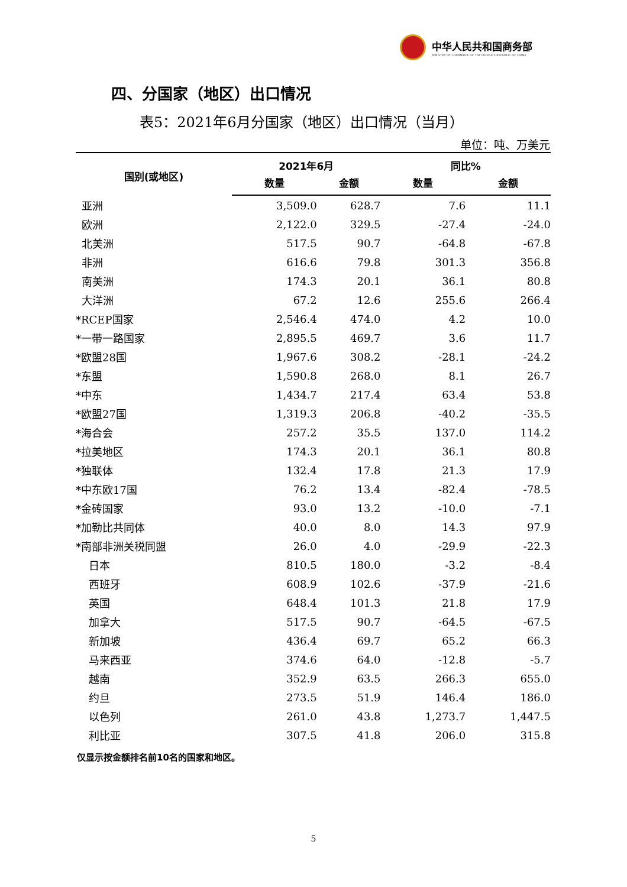中华人民共和国商务部
MINISTRY OF COMMERCE OF THE PEOPLE'S REPUBLIC OF CHINA
四、分国家（地区）出口情况
表5：2021年6月分国家（地区）出口情况（当月）
单位：吨、万美元
| 国别(或地区) | 2021年6月 | | 同比% | |
| --- | --- | --- | --- | --- |
| | 数量 | 金额 | 数量 | 金额 |
| 亚洲 | 3,509.0 | 628.7 | 7.6 | 11.1 |
| 欧洲 | 2,122.0 | 329.5 | -27.4 | -24.0 |
| 北美洲 | 517.5 | 90.7 | -64.8 | -67.8 |
| 非洲 | 616.6 | 79.8 | 301.3 | 356.8 |
| 南美洲 | 174.3 | 20.1 | 36.1 | 80.8 |
| 大洋洲 | 67.2 | 12.6 | 255.6 | 266.4 |
| *RCEP国家 | 2,546.4 | 474.0 | 4.2 | 10.0 |
| *一带一路国家 | 2,895.5 | 469.7 | 3.6 | 11.7 |
| *欧盟28国 | 1,967.6 | 308.2 | -28.1 | -24.2 |
| *东盟 | 1,590.8 | 268.0 | 8.1 | 26.7 |
| *中东 | 1,434.7 | 217.4 | 63.4 | 53.8 |
| *欧盟27国 | 1,319.3 | 206.8 | -40.2 | -35.5 |
| *海合会 | 257.2 | 35.5 | 137.0 | 114.2 |
| *拉美地区 | 174.3 | 20.1 | 36.1 | 80.8 |
| *独联体 | 132.4 | 17.8 | 21.3 | 17.9 |
| *中东欧17国 | 76.2 | 13.4 | -82.4 | -78.5 |
| *金砖国家 | 93.0 | 13.2 | -10.0 | -7.1 |
| *加勒比共同体 | 40.0 | 8.0 | 14.3 | 97.9 |
| *南部非洲关税同盟 | 26.0 | 4.0 | -29.9 | -22.3 |
| 日本 | 810.5 | 180.0 | -3.2 | -8.4 |
| 西班牙 | 608.9 | 102.6 | -37.9 | -21.6 |
| 英国 | 648.4 | 101.3 | 21.8 | 17.9 |
| 加拿大 | 517.5 | 90.7 | -64.5 | -67.5 |
| 新加坡 | 436.4 | 69.7 | 65.2 | 66.3 |
| 马来西亚 | 374.6 | 64.0 | -12.8 | -5.7 |
| 越南 | 352.9 | 63.5 | 266.3 | 655.0 |
| 约旦 | 273.5 | 51.9 | 146.4 | 186.0 |
| 以色列 | 261.0 | 43.8 | 1,273.7 | 1,447.5 |
| 利比亚 | 307.5 | 41.8 | 206.0 | 315.8 |
仅显示按金额排名前10名的国家和地区。
5